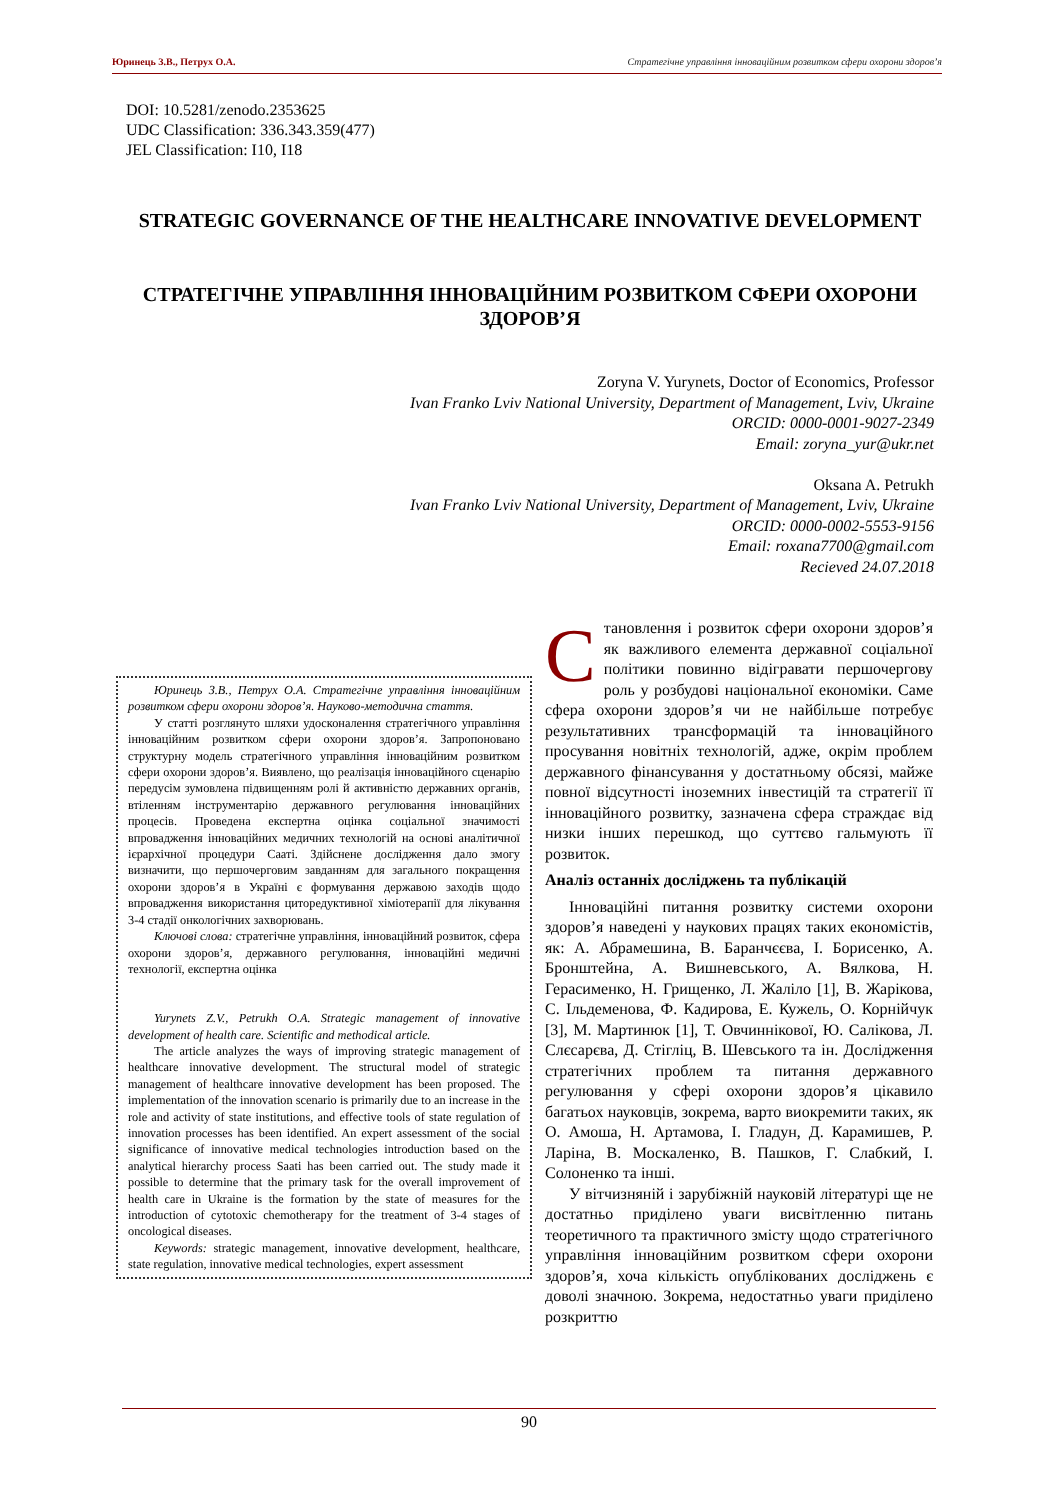Юринець З.В., Петрух О.А. Стратегічне управління інноваційним розвитком сфери охорони здоров’я
DOI: 10.5281/zenodo.2353625
UDC Classification: 336.343.359(477)
JEL Classification: I10, I18
STRATEGIC GOVERNANCE OF THE HEALTHCARE INNOVATIVE DEVELOPMENT
СТРАТЕГІЧНЕ УПРАВЛІННЯ ІННОВАЦІЙНИМ РОЗВИТКОМ СФЕРИ ОХОРОНИ ЗДОРОВ’Я
Zoryna V. Yurynets, Doctor of Economics, Professor
Ivan Franko Lviv National University, Department of Management, Lviv, Ukraine
ORCID: 0000-0001-9027-2349
Email: zoryna_yur@ukr.net
Oksana A. Petrukh
Ivan Franko Lviv National University, Department of Management, Lviv, Ukraine
ORCID: 0000-0002-5553-9156
Email: roxana7700@gmail.com
Recieved 24.07.2018
Юринець З.В., Петрух О.А. Стратегічне управління інноваційним розвитком сфери охорони здоров’я. Науково-методична стаття.
У статті розглянуто шляхи удосконалення стратегічного управління інноваційним розвитком сфери охорони здоров’я. Запропоновано структурну модель стратегічного управління інноваційним розвитком сфери охорони здоров’я. Виявлено, що реалізація інноваційного сценарію передусім зумовлена підвищенням ролі й активністю державних органів, втіленням інструментарію державного регулювання інноваційних процесів. Проведена експертна оцінка соціальної значимості впровадження інноваційних медичних технологій на основі аналітичної ієрархічної процедури Сааті. Здійснене дослідження дало змогу визначити, що першочерговим завданням для загального покращення охорони здоров’я в Україні є формування державою заходів щодо впровадження використання циторедуктивної хіміотерапії для лікування 3-4 стадії онкологічних захворювань.
Ключові слова: стратегічне управління, інноваційний розвиток, сфера охорони здоров’я, державного регулювання, інноваційні медичні технології, експертна оцінка
Yurynets Z.V., Petrukh O.A. Strategic management of innovative development of health care. Scientific and methodical article.
The article analyzes the ways of improving strategic management of healthcare innovative development. The structural model of strategic management of healthcare innovative development has been proposed. The implementation of the innovation scenario is primarily due to an increase in the role and activity of state institutions, and effective tools of state regulation of innovation processes has been identified. An expert assessment of the social significance of innovative medical technologies introduction based on the analytical hierarchy process Saati has been carried out. The study made it possible to determine that the primary task for the overall improvement of health care in Ukraine is the formation by the state of measures for the introduction of cytotoxic chemotherapy for the treatment of 3-4 stages of oncological diseases.
Keywords: strategic management, innovative development, healthcare, state regulation, innovative medical technologies, expert assessment
Становлення і розвиток сфери охорони здоров’я як важливого елемента державної соціальної політики повинно відігравати першочергову роль у розбудові національної економіки. Саме сфера охорони здоров’я чи не найбільше потребує результативних трансформацій та інноваційного просування новітніх технологій, адже, окрім проблем державного фінансування у достатньому обсязі, майже повної відсутності іноземних інвестицій та стратегії її інноваційного розвитку, зазначена сфера страждає від низки інших перешкод, що суттєво гальмують її розвиток.
Аналіз останніх досліджень та публікацій
Інноваційні питання розвитку системи охорони здоров’я наведені у наукових працях таких економістів, як: А. Абрамешина, В. Баранчєєва, І. Борисенко, А. Бронштейна, А. Вишневського, А. Вялкова, Н. Герасименко, Н. Грищенко, Л. Жаліло [1], В. Жарікова, С. Ільдеменова, Ф. Кадирова, Е. Кужель, О. Корнійчук [3], М. Мартинюк [1], Т. Овчиннікової, Ю. Салікова, Л. Слєсарєва, Д. Стігліц, В. Шевського та ін. Дослідження стратегічних проблем та питання державного регулювання у сфері охорони здоров’я цікавило багатьох науковців, зокрема, варто виокремити таких, як О. Амоша, Н. Артамова, І. Гладун, Д. Карамишев, Р. Ларіна, В. Москаленко, В. Пашков, Г. Слабкий, І. Солоненко та інші.
У вітчизняній і зарубіжній науковій літературі ще не достатньо приділено уваги висвітленню питань теоретичного та практичного змісту щодо стратегічного управління інноваційним розвитком сфери охорони здоров’я, хоча кількість опублікованих досліджень є доволі значною. Зокрема, недостатньо уваги приділено розкриттю
90